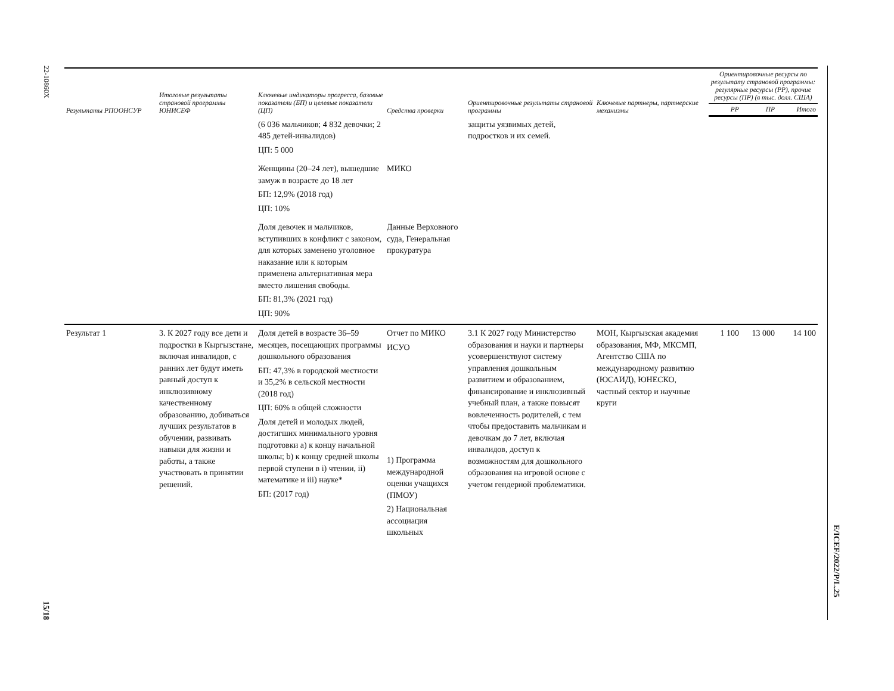22-10860X
15/18
E/ICEF/2022/P/L.25
| Результаты РПООНСУР | Итоговые результаты страновой программы ЮНИСЕФ | Ключевые индикаторы прогресса, базовые показатели (БП) и целевые показатели (ЦП) | Средства проверки | Ориентировочные результаты страновой программы | Ключевые партнеры, партнерские механизмы | Ориентировочные ресурсы по результату страновой программы: регулярные ресурсы (РР), прочие ресурсы (ПР) (в тыс. долл. США) | | |
| --- | --- | --- | --- | --- | --- | --- | --- | --- |
| | | | | | | РР | ПР | Итого |
| | | (6 036 мальчиков; 4 832 девочки; 2 485 детей-инвалидов) ЦП: 5 000 | | защиты уязвимых детей, подростков и их семей. | | | | |
| | | Женщины (20–24 лет), вышедшие замуж в возрасте до 18 лет БП: 12,9% (2018 год) ЦП: 10% | МИКО | | | | | |
| | | Доля девочек и мальчиков, вступивших в конфликт с законом, для которых заменено уголовное наказание или к которым применена альтернативная мера вместо лишения свободы. БП: 81,3% (2021 год) ЦП: 90% | Данные Верховного суда, Генеральная прокуратура | | | | | |
| Результат 1 | 3. К 2027 году все дети и подростки в Кыргызстане, включая инвалидов, с ранних лет будут иметь равный доступ к инклюзивному качественному образованию, добиваться лучших результатов в обучении, развивать навыки для жизни и работы, а также участвовать в принятии решений. | Доля детей в возрасте 36–59 месяцев, посещающих программы дошкольного образования БП: 47,3% в городской местности и 35,2% в сельской местности (2018 год) ЦП: 60% в общей сложности Доля детей и молодых людей, достигших минимального уровня подготовки a) к концу начальной школы; b) к концу средней школы первой ступени в i) чтении, ii) математике и iii) науке* БП: (2017 год) | Отчет по МИКО ИСУО 1) Программа международной оценки учащихся (ПМОУ) 2) Национальная ассоциация школьных | 3.1 К 2027 году Министерство образования и науки и партнеры усовершенствуют систему управления дошкольным развитием и образованием, финансирование и инклюзивный учебный план, а также повысят вовлеченность родителей, с тем чтобы предоставить мальчикам и девочкам до 7 лет, включая инвалидов, доступ к возможностям для дошкольного образования на игровой основе с учетом гендерной проблематики. | МОН, Кыргызская академия образования, МФ, МКСМП, Агентство США по международному развитию (ЮСАИД), ЮНЕСКО, частный сектор и научные круги | 1 100 | 13 000 | 14 100 |